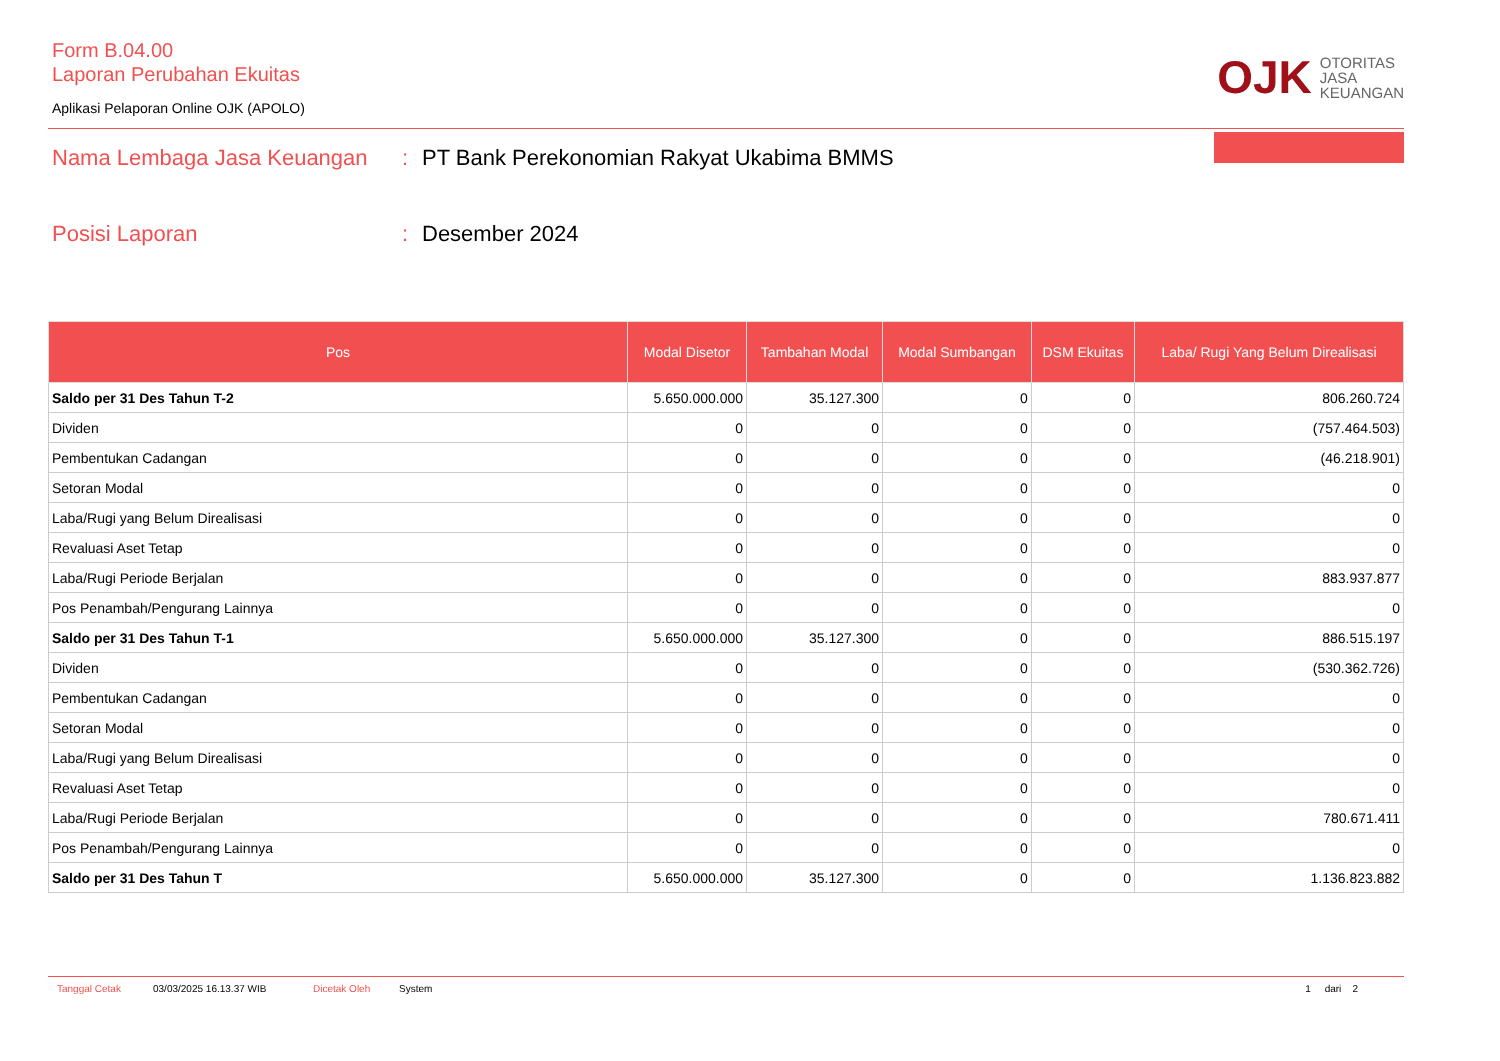Form B.04.00
Laporan Perubahan Ekuitas
Aplikasi Pelaporan Online OJK (APOLO)
OJK OTORITAS
JASA
KEUANGAN
Nama Lembaga Jasa Keuangan: PT Bank Perekonomian Rakyat Ukabima BMMS
Posisi Laporan: Desember 2024
| Pos | Modal Disetor | Tambahan Modal | Modal Sumbangan | DSM Ekuitas | Laba/ Rugi Yang Belum Direalisasi |
| --- | --- | --- | --- | --- | --- |
| Saldo per 31 Des Tahun T-2 | 5.650.000.000 | 35.127.300 | 0 | 0 | 806.260.724 |
| Dividen | 0 | 0 | 0 | 0 | (757.464.503) |
| Pembentukan Cadangan | 0 | 0 | 0 | 0 | (46.218.901) |
| Setoran Modal | 0 | 0 | 0 | 0 | 0 |
| Laba/Rugi yang Belum Direalisasi | 0 | 0 | 0 | 0 | 0 |
| Revaluasi Aset Tetap | 0 | 0 | 0 | 0 | 0 |
| Laba/Rugi Periode Berjalan | 0 | 0 | 0 | 0 | 883.937.877 |
| Pos Penambah/Pengurang Lainnya | 0 | 0 | 0 | 0 | 0 |
| Saldo per 31 Des Tahun T-1 | 5.650.000.000 | 35.127.300 | 0 | 0 | 886.515.197 |
| Dividen | 0 | 0 | 0 | 0 | (530.362.726) |
| Pembentukan Cadangan | 0 | 0 | 0 | 0 | 0 |
| Setoran Modal | 0 | 0 | 0 | 0 | 0 |
| Laba/Rugi yang Belum Direalisasi | 0 | 0 | 0 | 0 | 0 |
| Revaluasi Aset Tetap | 0 | 0 | 0 | 0 | 0 |
| Laba/Rugi Periode Berjalan | 0 | 0 | 0 | 0 | 780.671.411 |
| Pos Penambah/Pengurang Lainnya | 0 | 0 | 0 | 0 | 0 |
| Saldo per 31 Des Tahun T | 5.650.000.000 | 35.127.300 | 0 | 0 | 1.136.823.882 |
Tanggal Cetak 03/03/2025 16.13.37 WIB Dicetak Oleh System 1 dari 2